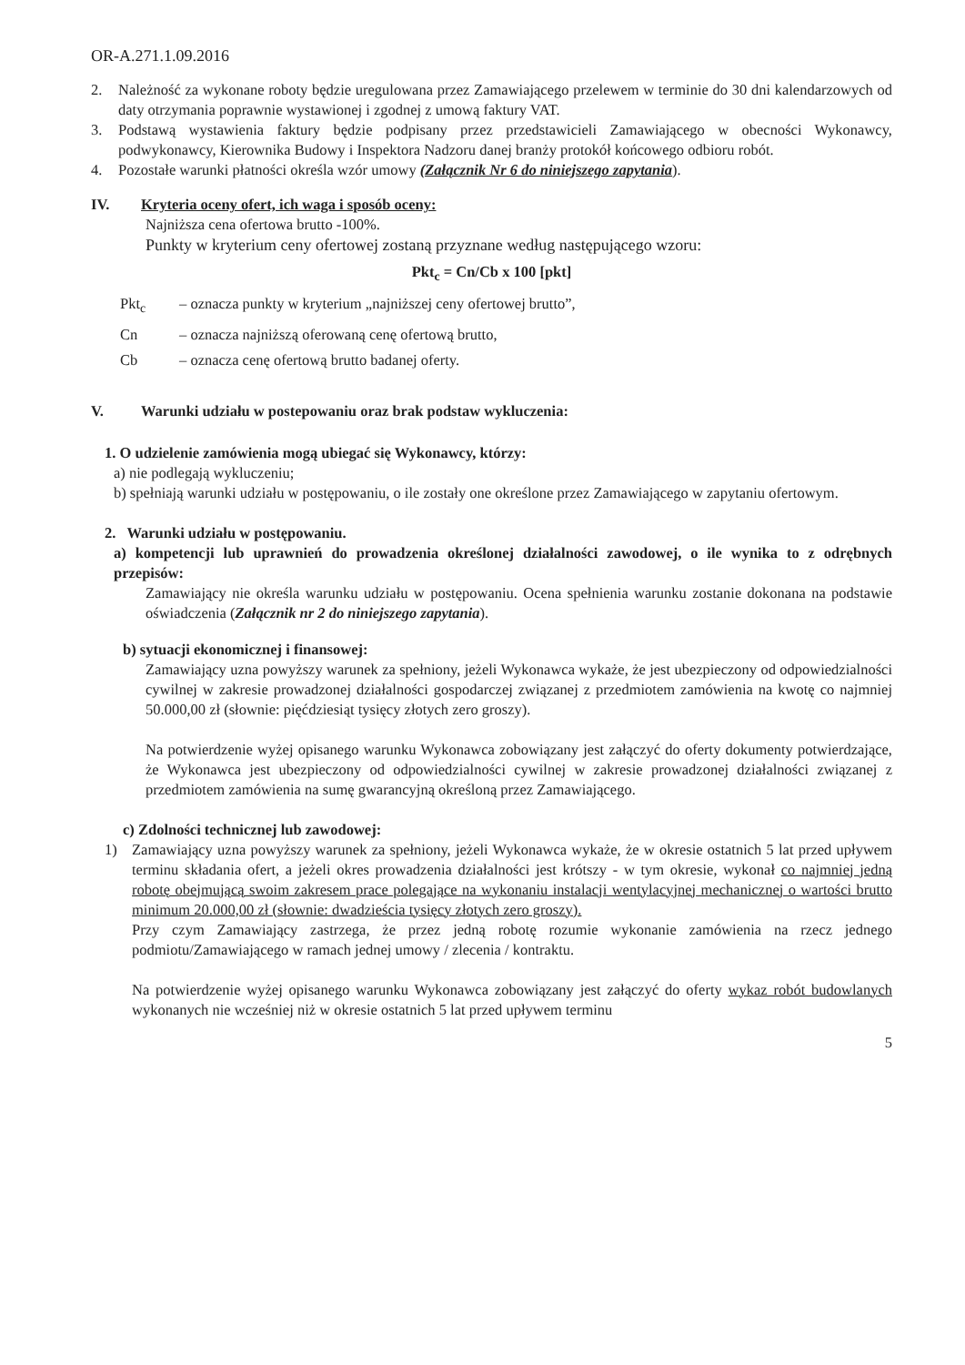OR-A.271.1.09.2016
2. Należność za wykonane roboty będzie uregulowana przez Zamawiającego przelewem w terminie do 30 dni kalendarzowych od daty otrzymania poprawnie wystawionej i zgodnej z umową faktury VAT.
3. Podstawą wystawienia faktury będzie podpisany przez przedstawicieli Zamawiającego w obecności Wykonawcy, podwykonawcy, Kierownika Budowy i Inspektora Nadzoru danej branży protokół końcowego odbioru robót.
4. Pozostałe warunki płatności określa wzór umowy (Załącznik Nr 6 do niniejszego zapytania).
IV. Kryteria oceny ofert, ich waga i sposób oceny:
Najniższa cena ofertowa brutto -100%.
Punkty w kryterium ceny ofertowej zostaną przyznane według następującego wzoru:
Pkt<sub>c</sub> = Cn/Cb x 100 [pkt]
Pkt<sub>c</sub> – oznacza punkty w kryterium „najniższej ceny ofertowej brutto”,
Cn – oznacza najniższą oferowaną cenę ofertową brutto,
Cb – oznacza cenę ofertową brutto badanej oferty.
V. Warunki udziału w postepowaniu oraz brak podstaw wykluczenia:
1. O udzielenie zamówienia mogą ubiegać się Wykonawcy, którzy:
a) nie podlegają wykluczeniu;
b) spełniają warunki udziału w postępowaniu, o ile zostały one określone przez Zamawiającego w zapytaniu ofertowym.
2. Warunki udziału w postępowaniu.
a) kompetencji lub uprawnień do prowadzenia określonej działalności zawodowej, o ile wynika to z odrębnych przepisów:
Zamawiający nie określa warunku udziału w postępowaniu. Ocena spełnienia warunku zostanie dokonana na podstawie oświadczenia (Załącznik nr 2 do niniejszego zapytania).
b) sytuacji ekonomicznej i finansowej:
Zamawiający uzna powyższy warunek za spełniony, jeżeli Wykonawca wykaże, że jest ubezpieczony od odpowiedzialności cywilnej w zakresie prowadzonej działalności gospodarczej związanej z przedmiotem zamówienia na kwotę co najmniej 50.000,00 zł (słownie: pięćdziesiąt tysięcy złotych zero groszy).
Na potwierdzenie wyżej opisanego warunku Wykonawca zobowiązany jest załączyć do oferty dokumenty potwierdzające, że Wykonawca jest ubezpieczony od odpowiedzialności cywilnej w zakresie prowadzonej działalności związanej z przedmiotem zamówienia na sumę gwarancyjną określoną przez Zamawiającego.
c) Zdolności technicznej lub zawodowej:
1) Zamawiający uzna powyższy warunek za spełniony, jeżeli Wykonawca wykaże, że w okresie ostatnich 5 lat przed upływem terminu składania ofert, a jeżeli okres prowadzenia działalności jest krótszy - w tym okresie, wykonał co najmniej jedną robotę obejmującą swoim zakresem prace polegające na wykonaniu instalacji wentylacyjnej mechanicznej o wartości brutto minimum 20.000,00 zł (słownie: dwadzieścia tysięcy złotych zero groszy).
Przy czym Zamawiający zastrzega, że przez jedną robotę rozumie wykonanie zamówienia na rzecz jednego podmiotu/Zamawiającego w ramach jednej umowy / zlecenia / kontraktu.
Na potwierdzenie wyżej opisanego warunku Wykonawca zobowiązany jest załączyć do oferty wykaz robót budowlanych wykonanych nie wcześniej niż w okresie ostatnich 5 lat przed upływem terminu
5